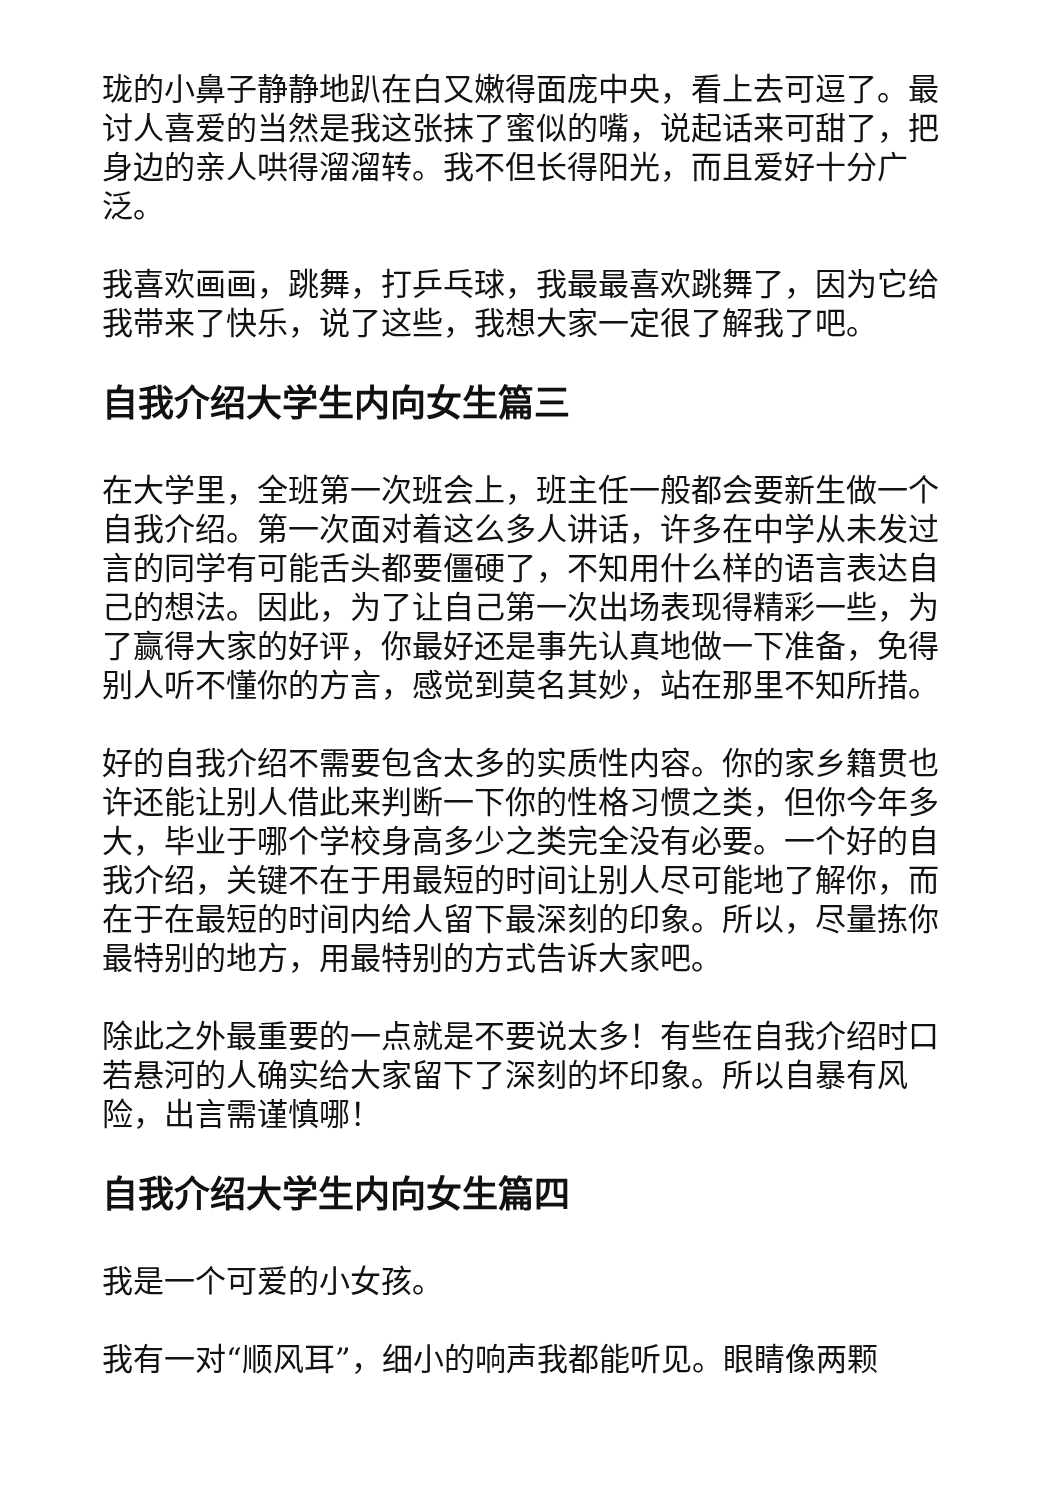珑的小鼻子静静地趴在白又嫩得面庞中央，看上去可逗了。最讨人喜爱的当然是我这张抹了蜜似的嘴，说起话来可甜了，把身边的亲人哄得溜溜转。我不但长得阳光，而且爱好十分广泛。
我喜欢画画，跳舞，打乒乓球，我最最喜欢跳舞了，因为它给我带来了快乐，说了这些，我想大家一定很了解我了吧。
自我介绍大学生内向女生篇三
在大学里，全班第一次班会上，班主任一般都会要新生做一个自我介绍。第一次面对着这么多人讲话，许多在中学从未发过言的同学有可能舌头都要僵硬了，不知用什么样的语言表达自己的想法。因此，为了让自己第一次出场表现得精彩一些，为了赢得大家的好评，你最好还是事先认真地做一下准备，免得别人听不懂你的方言，感觉到莫名其妙，站在那里不知所措。
好的自我介绍不需要包含太多的实质性内容。你的家乡籍贯也许还能让别人借此来判断一下你的性格习惯之类，但你今年多大，毕业于哪个学校身高多少之类完全没有必要。一个好的自我介绍，关键不在于用最短的时间让别人尽可能地了解你，而在于在最短的时间内给人留下最深刻的印象。所以，尽量拣你最特别的地方，用最特别的方式告诉大家吧。
除此之外最重要的一点就是不要说太多！有些在自我介绍时口若悬河的人确实给大家留下了深刻的坏印象。所以自暴有风险，出言需谨慎哪！
自我介绍大学生内向女生篇四
我是一个可爱的小女孩。
我有一对“顺风耳”，细小的响声我都能听见。眼睛像两颗